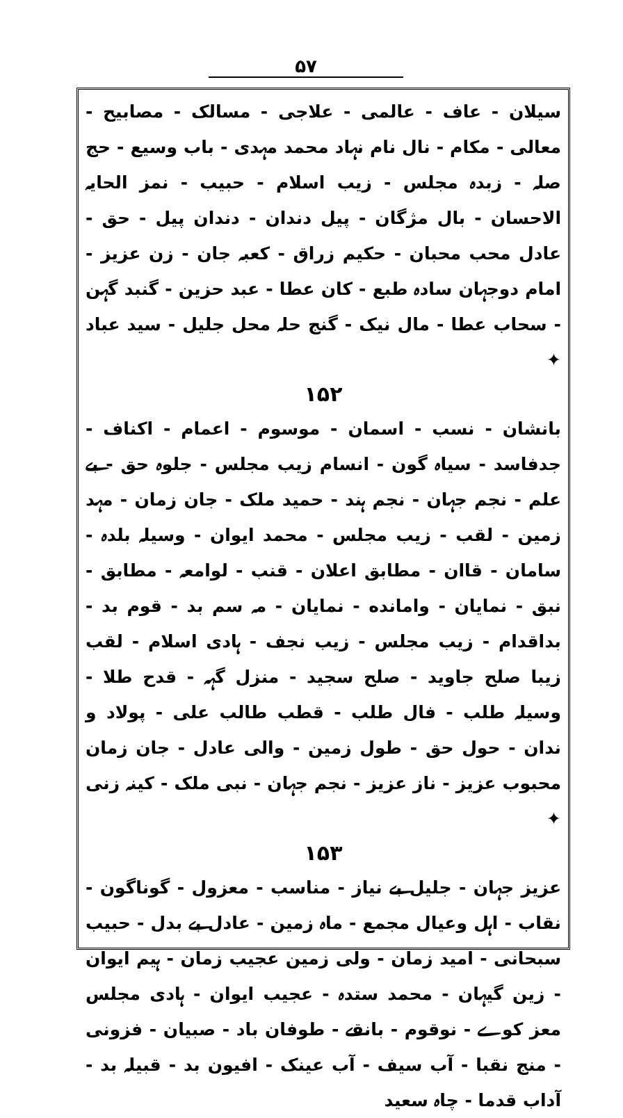۵۷
سیلان - عاف - عالمی - علاجی - مسالک - مصابیح - معالی - مکام - نال نام نہاد محمد مہدی - باب وسیع - حج صلہ - زبدہ مجلس - زیب اسلام - حبیب - نمز الحایہ الاحسان - بال مژگان - پیل دندان - دندان پیل - حق - عادل محب محبان - حکیم زراق - کعبہ جان - زن عزیز - امام دوجہان سادہ طبع - کان عطا - عبد حزین - گنبد گہن - سحاب عطا - مال نیک - گنج حلہ محل جلیل - سید عباد ✦
۱۵۲
بانشان - نسب - اسمان - موسوم - اعمام - اکناف - جدفاسد - سیاہ گون - انسام زیب مجلس - جلوہ حق - بے علم - نجم جہان - نجم ہند - حمید ملک - جان زمان - مہد زمین - لقب - زیب مجلس - محمد ایوان - وسیلہ بلدہ - سامان - قاان - مطابق اعلان - قنب - لوامعہ - مطابق - نبق - نمایان - وامانده - نمایان - مہ سم بد - قوم بد - بداقدام - زیب مجلس - زیب نجف - ہادی اسلام - لقب زیبا صلح جاوید - صلح سجید - منزل گہہ - قدح طلا - وسیلہ طلب - فال طلب - قطب طالب علی - پولاد و ندان - حول حق - طول زمین - والی عادل - جان زمان محبوب عزیز - ناز عزیز - نجم جہان - نبی ملک - کینہ زنی ✦
۱۵۳
عزیز جہان - جلیل بے نیاز - مناسب - معزول - گوناگون - نقاب - اہل وعیال مجمع - ماہ زمین - عادل بے بدل - حبیب سبحانی - امید زمان - ولی زمین عجیب زمان - ہیم ایوان - زین گیہان - محمد ستدہ - عجیب ایوان - ہادی مجلس معز کوے - نوقوم - بانقے - طوفان باد - صبیان - فزونی - منج نقبا - آب سیف - آب عینک - افیون بد - قبیلہ بد - آداب قدما - چاہ سعید